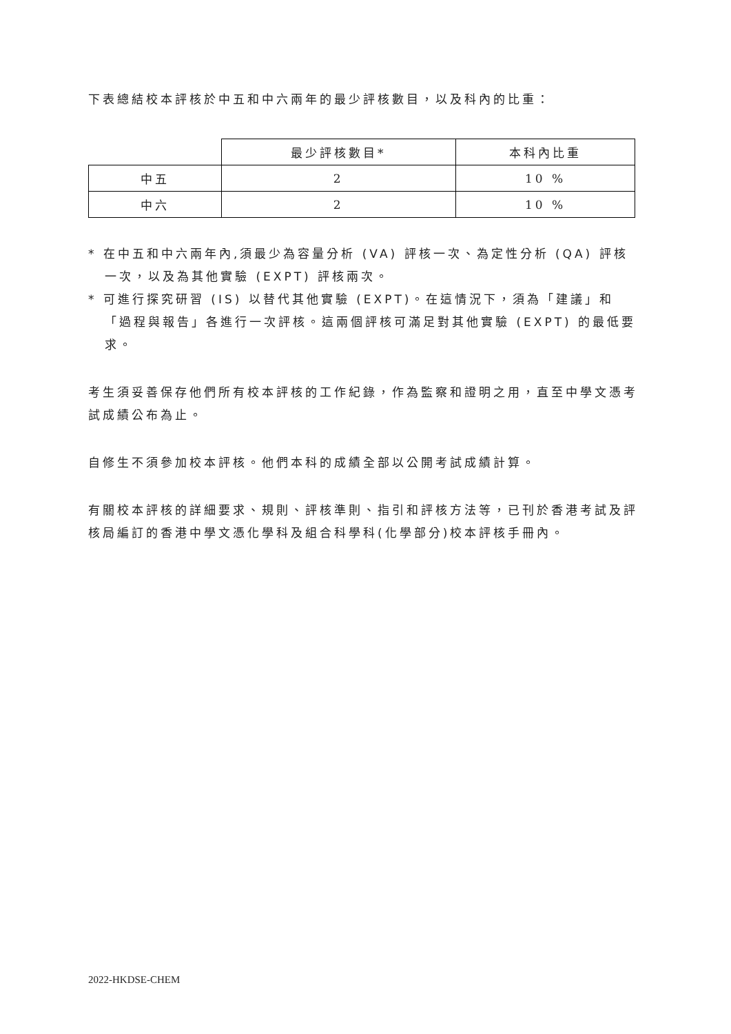下表總結校本評核於中五和中六兩年的最少評核數目，以及科內的比重：
| | 最少評核數目* | 本科內比重 |
| --- | --- | --- |
| 中五 | 2 | 10 % |
| 中六 | 2 | 10 % |
* 在中五和中六兩年內,須最少為容量分析 (VA) 評核一次、為定性分析 (QA) 評核一次，以及為其他實驗 (EXPT) 評核兩次。
* 可進行探究研習 (IS) 以替代其他實驗 (EXPT)。在這情況下，須為「建議」和「過程與報告」各進行一次評核。這兩個評核可滿足對其他實驗 (EXPT) 的最低要求。
考生須妥善保存他們所有校本評核的工作紀錄，作為監察和證明之用，直至中學文憑考試成績公布為止。
自修生不須參加校本評核。他們本科的成績全部以公開考試成績計算。
有關校本評核的詳細要求、規則、評核準則、指引和評核方法等，已刊於香港考試及評核局編訂的香港中學文憑化學科及組合科學科(化學部分)校本評核手冊內。
2022-HKDSE-CHEM